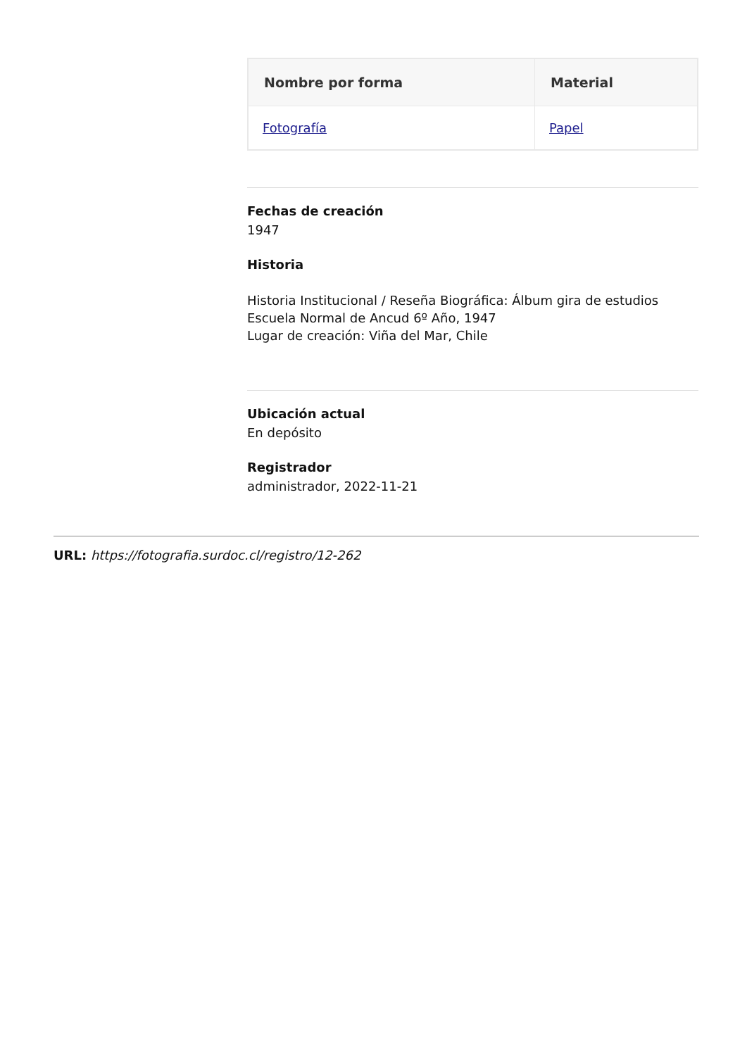| Nombre por forma | Material |
| --- | --- |
| Fotografía | Papel |
Fechas de creación
1947
Historia
Historia Institucional / Reseña Biográfica: Álbum gira de estudios
Escuela Normal de Ancud 6º Año, 1947
Lugar de creación: Viña del Mar, Chile
Ubicación actual
En depósito
Registrador
administrador, 2022-11-21
URL: https://fotografia.surdoc.cl/registro/12-262